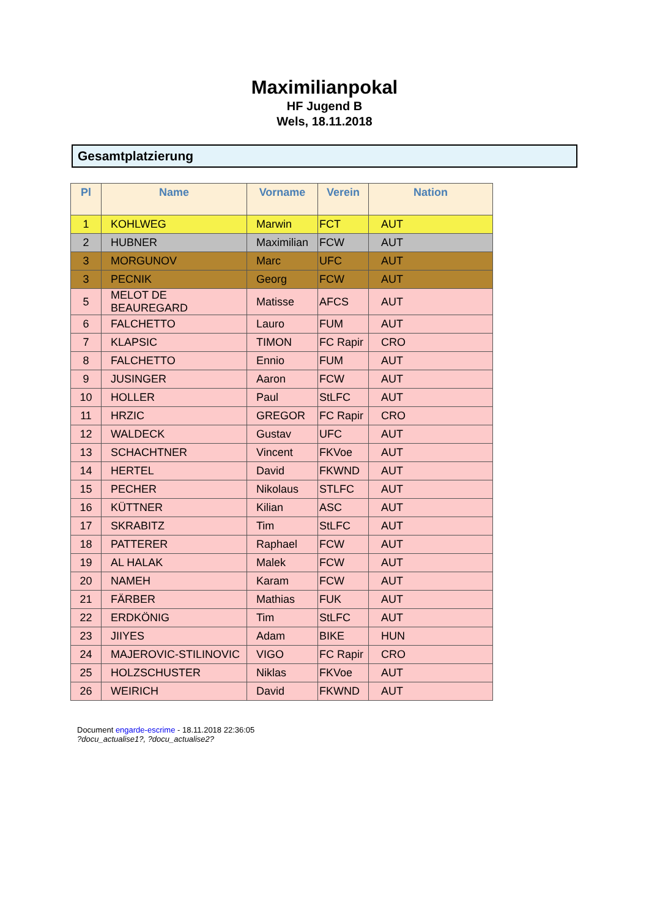Maximilianpokal
HF Jugend B
Wels, 18.11.2018
Gesamtplatzierung
| Pl | Name | Vorname | Verein | Nation |
| --- | --- | --- | --- | --- |
| 1 | KOHLWEG | Marwin | FCT | AUT |
| 2 | HUBNER | Maximilian | FCW | AUT |
| 3 | MORGUNOV | Marc | UFC | AUT |
| 3 | PECNIK | Georg | FCW | AUT |
| 5 | MELOT DE BEAUREGARD | Matisse | AFCS | AUT |
| 6 | FALCHETTO | Lauro | FUM | AUT |
| 7 | KLAPSIC | TIMON | FC Rapir | CRO |
| 8 | FALCHETTO | Ennio | FUM | AUT |
| 9 | JUSINGER | Aaron | FCW | AUT |
| 10 | HOLLER | Paul | StLFC | AUT |
| 11 | HRZIC | GREGOR | FC Rapir | CRO |
| 12 | WALDECK | Gustav | UFC | AUT |
| 13 | SCHACHTNER | Vincent | FKVoe | AUT |
| 14 | HERTEL | David | FKWND | AUT |
| 15 | PECHER | Nikolaus | STLFC | AUT |
| 16 | KÜTTNER | Kilian | ASC | AUT |
| 17 | SKRABITZ | Tim | StLFC | AUT |
| 18 | PATTERER | Raphael | FCW | AUT |
| 19 | AL HALAK | Malek | FCW | AUT |
| 20 | NAMEH | Karam | FCW | AUT |
| 21 | FÄRBER | Mathias | FUK | AUT |
| 22 | ERDKÖNIG | Tim | StLFC | AUT |
| 23 | JIIYES | Adam | BIKE | HUN |
| 24 | MAJEROVIC-STILINOVIC | VIGO | FC Rapir | CRO |
| 25 | HOLZSCHUSTER | Niklas | FKVoe | AUT |
| 26 | WEIRICH | David | FKWND | AUT |
Document engarde-escrime - 18.11.2018 22:36:05
?docu_actualise1?, ?docu_actualise2?